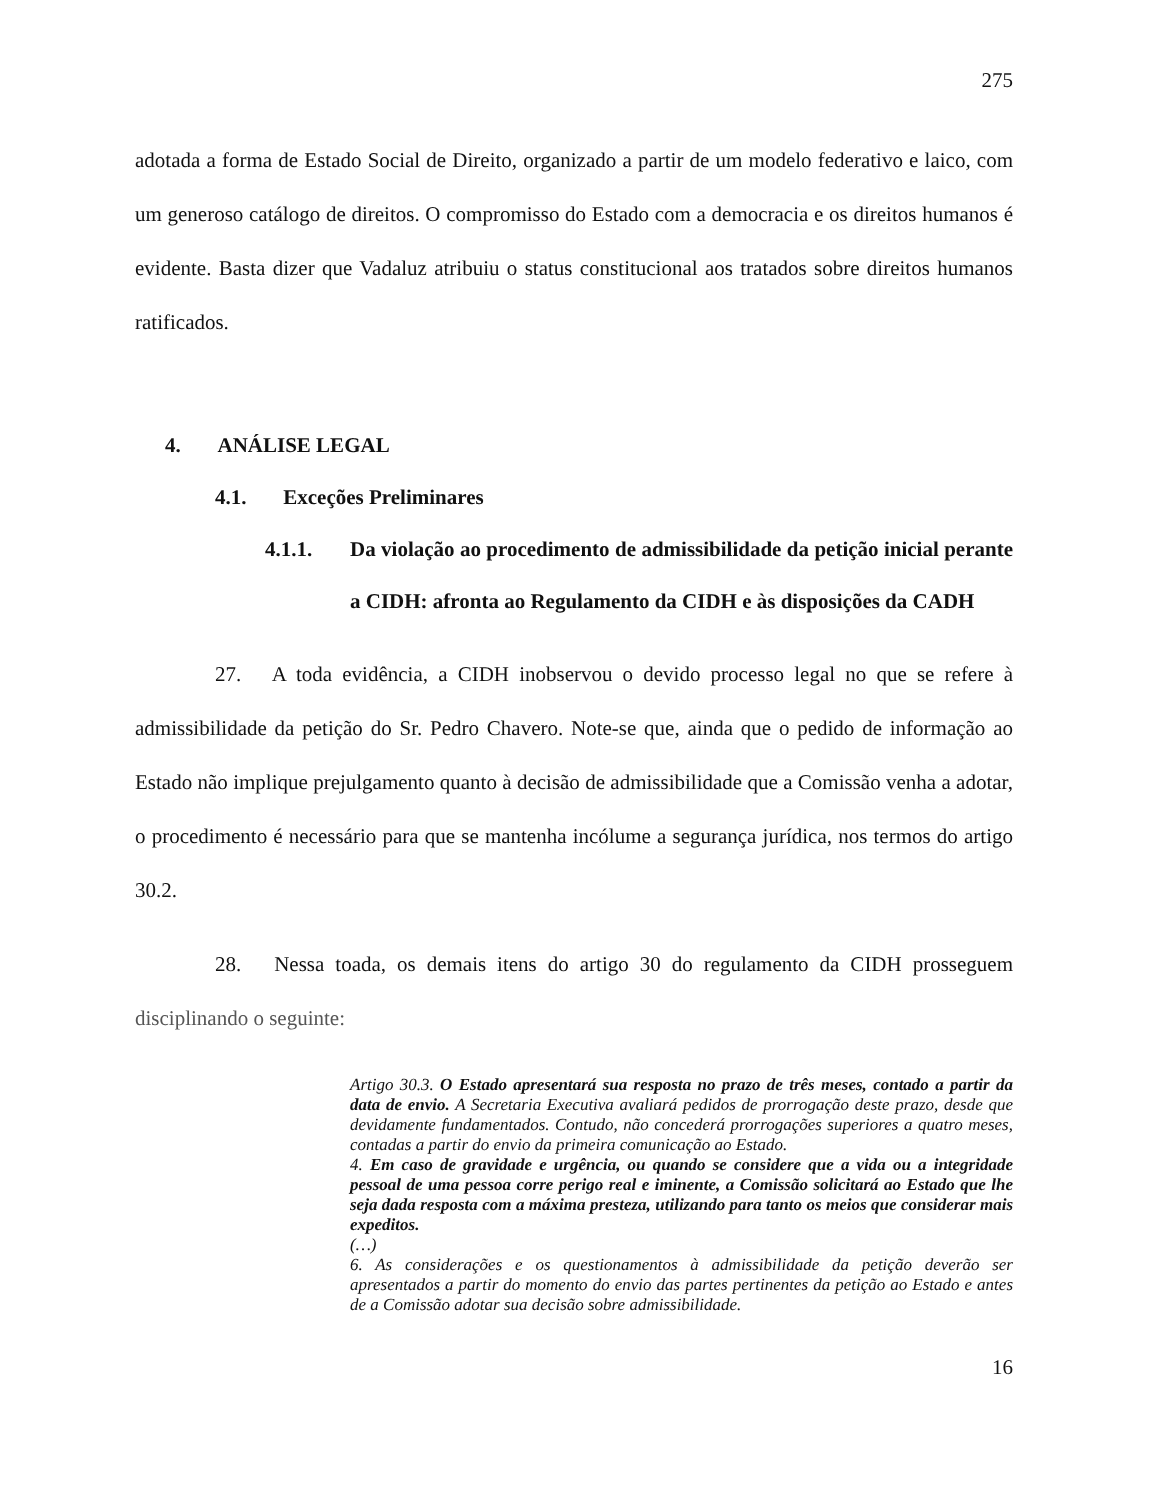275
adotada a forma de Estado Social de Direito, organizado a partir de um modelo federativo e laico, com um generoso catálogo de direitos. O compromisso do Estado com a democracia e os direitos humanos é evidente. Basta dizer que Vadaluz atribuiu o status constitucional aos tratados sobre direitos humanos ratificados.
4. ANÁLISE LEGAL
4.1. Exceções Preliminares
4.1.1. Da violação ao procedimento de admissibilidade da petição inicial perante a CIDH: afronta ao Regulamento da CIDH e às disposições da CADH
27. A toda evidência, a CIDH inobservou o devido processo legal no que se refere à admissibilidade da petição do Sr. Pedro Chavero. Note-se que, ainda que o pedido de informação ao Estado não implique prejulgamento quanto à decisão de admissibilidade que a Comissão venha a adotar, o procedimento é necessário para que se mantenha incólume a segurança jurídica, nos termos do artigo 30.2.
28. Nessa toada, os demais itens do artigo 30 do regulamento da CIDH prosseguem disciplinando o seguinte:
Artigo 30.3. O Estado apresentará sua resposta no prazo de três meses, contado a partir da data de envio. A Secretaria Executiva avaliará pedidos de prorrogação deste prazo, desde que devidamente fundamentados. Contudo, não concederá prorrogações superiores a quatro meses, contadas a partir do envio da primeira comunicação ao Estado.
4. Em caso de gravidade e urgência, ou quando se considere que a vida ou a integridade pessoal de uma pessoa corre perigo real e iminente, a Comissão solicitará ao Estado que lhe seja dada resposta com a máxima presteza, utilizando para tanto os meios que considerar mais expeditos.
(…)
6. As considerações e os questionamentos à admissibilidade da petição deverão ser apresentados a partir do momento do envio das partes pertinentes da petição ao Estado e antes de a Comissão adotar sua decisão sobre admissibilidade.
16